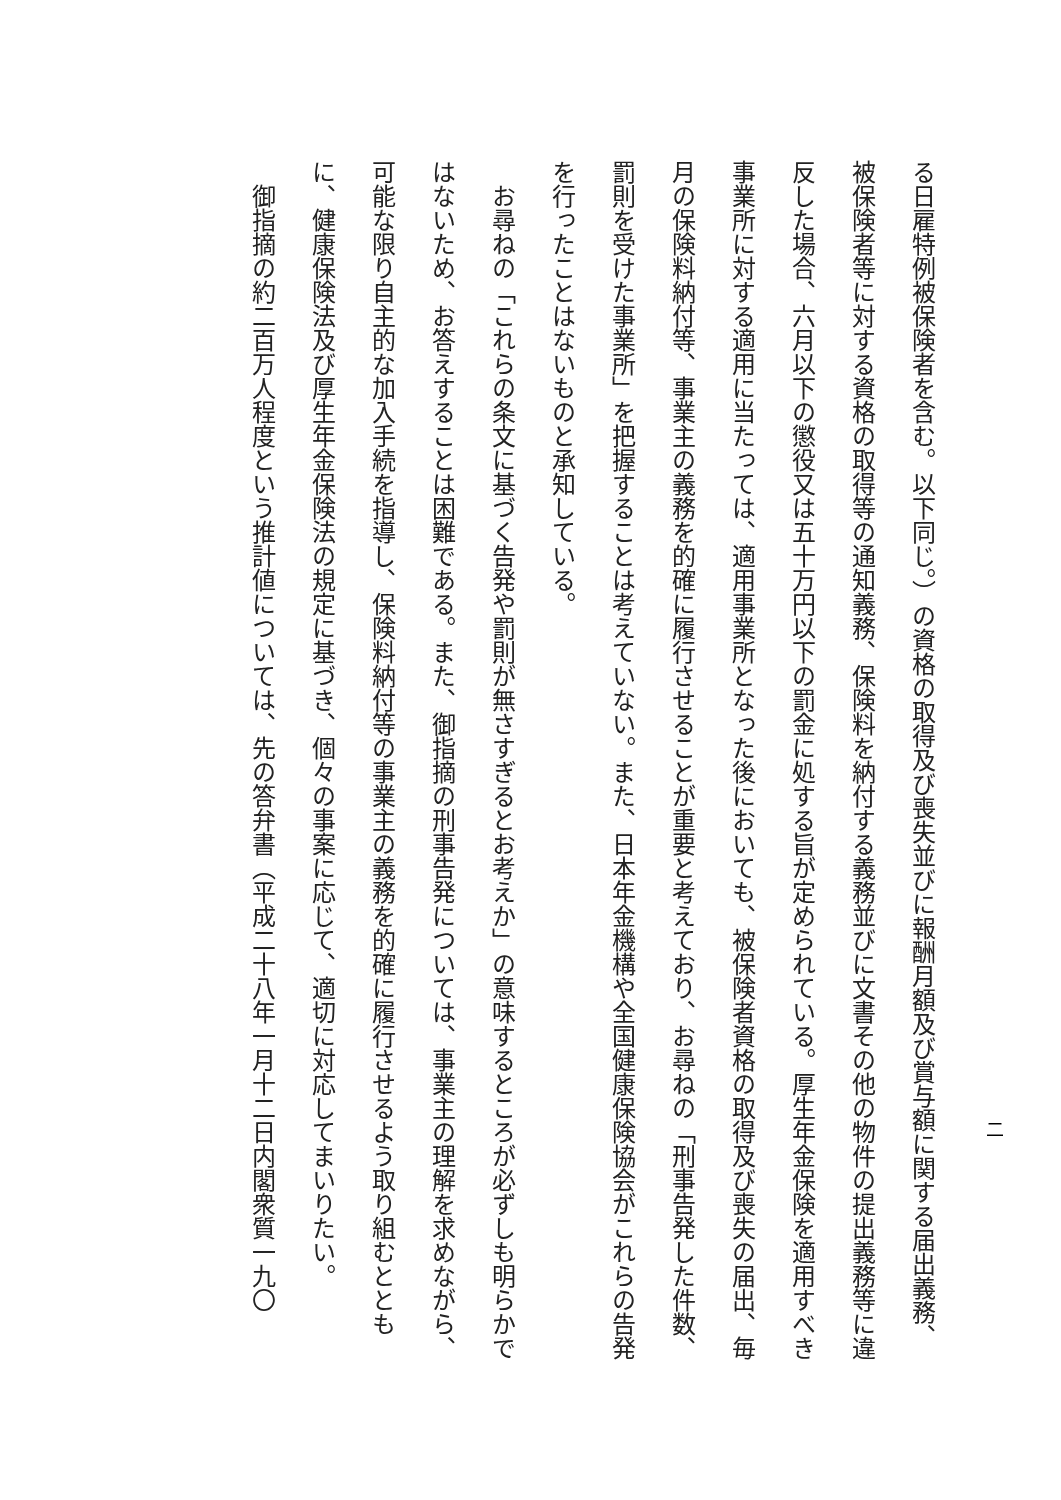二
る日雇特例被保険者を含む。以下同じ。）の資格の取得及び喪失並びに報酬月額及び賞与額に関する届出義務、被保険者等に対する資格の取得等の通知義務、保険料を納付する義務並びに文書その他の物件の提出義務等に違反した場合、六月以下の懲役又は五十万円以下の罰金に処する旨が定められている。厚生年金保険を適用すべき事業所に対する適用に当たっては、適用事業所となった後においても、被保険者資格の取得及び喪失の届出、毎月の保険料納付等、事業主の義務を的確に履行させることが重要と考えており、お尋ねの「刑事告発した件数、罰則を受けた事業所」を把握することは考えていない。また、日本年金機構や全国健康保険協会がこれらの告発を行ったことはないものと承知している。
　お尋ねの「これらの条文に基づく告発や罰則が無さすぎるとお考えか」の意味するところが必ずしも明らかではないため、お答えすることは困難である。また、御指摘の刑事告発については、事業主の理解を求めながら、可能な限り自主的な加入手続を指導し、保険料納付等の事業主の義務を的確に履行させるよう取り組むとともに、健康保険法及び厚生年金保険法の規定に基づき、個々の事案に応じて、適切に対応してまいりたい。
　御指摘の約二百万人程度という推計値については、先の答弁書（平成二十八年一月十二日内閣衆質一九〇